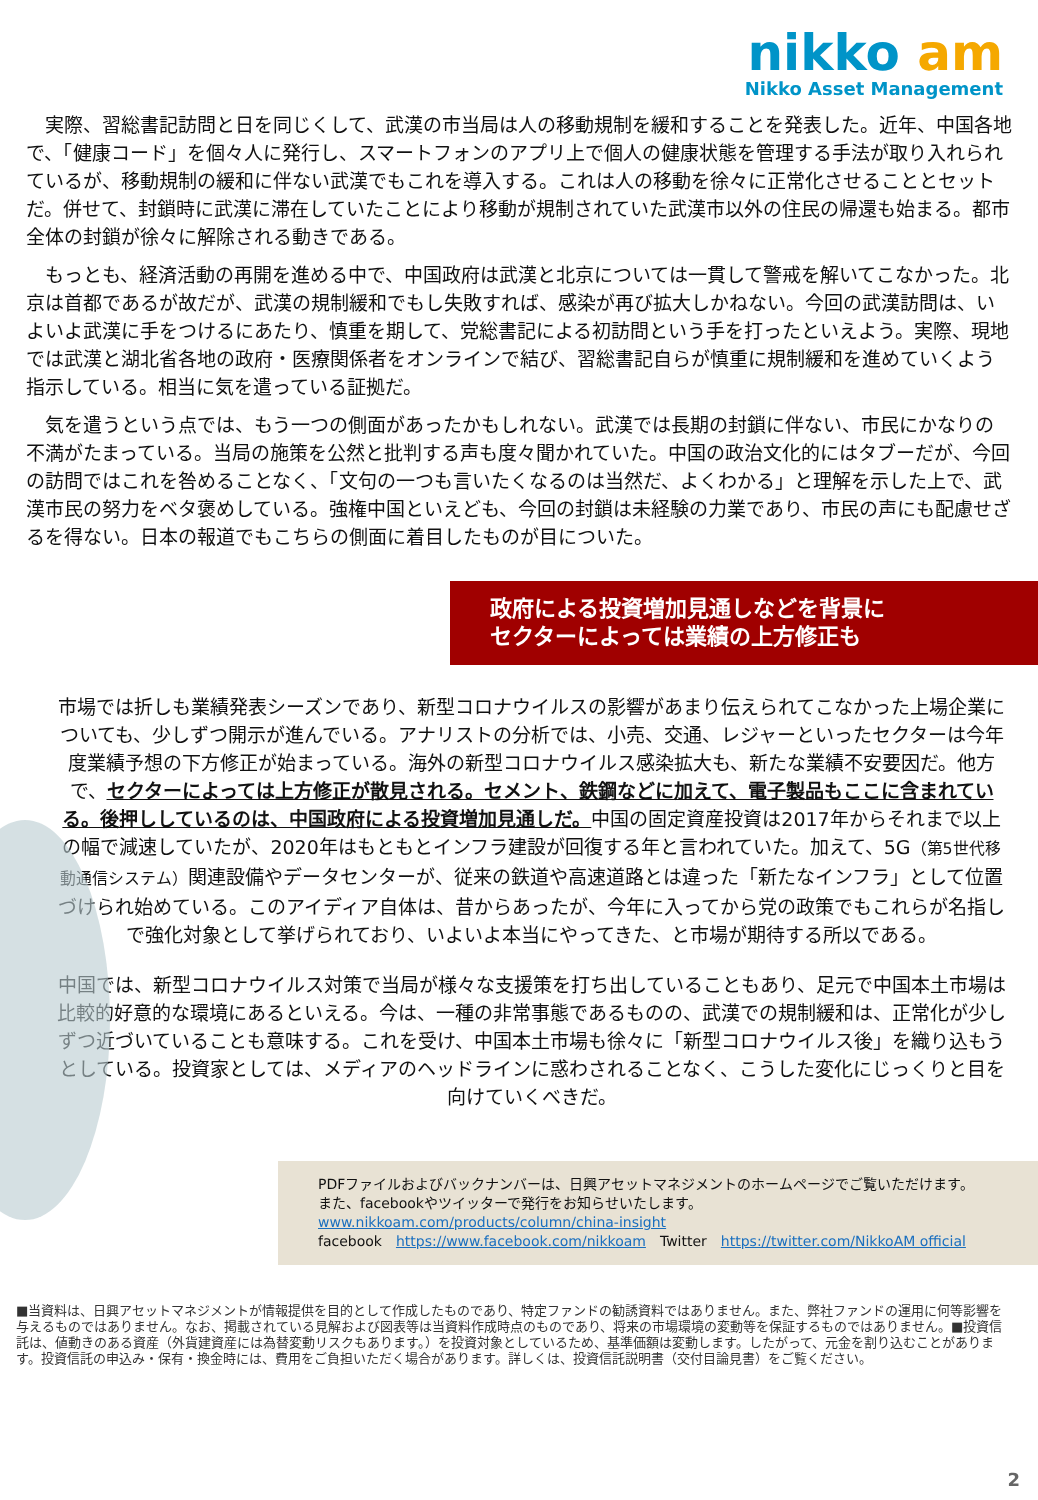nikko am
Nikko Asset Management
　実際、習総書記訪問と日を同じくして、武漢の市当局は人の移動規制を緩和することを発表した。近年、中国各地で、「健康コード」を個々人に発行し、スマートフォンのアプリ上で個人の健康状態を管理する手法が取り入れられているが、移動規制の緩和に伴ない武漢でもこれを導入する。これは人の移動を徐々に正常化させることとセットだ。併せて、封鎖時に武漢に滞在していたことにより移動が規制されていた武漢市以外の住民の帰還も始まる。都市全体の封鎖が徐々に解除される動きである。
　もっとも、経済活動の再開を進める中で、中国政府は武漢と北京については一貫して警戒を解いてこなかった。北京は首都であるが故だが、武漢の規制緩和でもし失敗すれば、感染が再び拡大しかねない。今回の武漢訪問は、いよいよ武漢に手をつけるにあたり、慎重を期して、党総書記による初訪問という手を打ったといえよう。実際、現地では武漢と湖北省各地の政府・医療関係者をオンラインで結び、習総書記自らが慎重に規制緩和を進めていくよう指示している。相当に気を遣っている証拠だ。
　気を遣うという点では、もう一つの側面があったかもしれない。武漢では長期の封鎖に伴ない、市民にかなりの不満がたまっている。当局の施策を公然と批判する声も度々聞かれていた。中国の政治文化的にはタブーだが、今回の訪問ではこれを咎めることなく、「文句の一つも言いたくなるのは当然だ、よくわかる」と理解を示した上で、武漢市民の努力をベタ褒めしている。強権中国といえども、今回の封鎖は未経験の力業であり、市民の声にも配慮せざるを得ない。日本の報道でもこちらの側面に着目したものが目についた。
政府による投資増加見通しなどを背景に
セクターによっては業績の上方修正も
市場では折しも業績発表シーズンであり、新型コロナウイルスの影響があまり伝えられてこなかった上場企業についても、少しずつ開示が進んでいる。アナリストの分析では、小売、交通、レジャーといったセクターは今年度業績予想の下方修正が始まっている。海外の新型コロナウイルス感染拡大も、新たな業績不安要因だ。他方で、セクターによっては上方修正が散見される。セメント、鉄鋼などに加えて、電子製品もここに含まれている。後押ししているのは、中国政府による投資増加見通しだ。中国の固定資産投資は2017年からそれまで以上の幅で減速していたが、2020年はもともとインフラ建設が回復する年と言われていた。加えて、5G（第5世代移動通信システム）関連設備やデータセンターが、従来の鉄道や高速道路とは違った「新たなインフラ」として位置づけられ始めている。このアイディア自体は、昔からあったが、今年に入ってから党の政策でもこれらが名指しで強化対象として挙げられており、いよいよ本当にやってきた、と市場が期待する所以である。
中国では、新型コロナウイルス対策で当局が様々な支援策を打ち出していることもあり、足元で中国本土市場は比較的好意的な環境にあるといえる。今は、一種の非常事態であるものの、武漢での規制緩和は、正常化が少しずつ近づいていることも意味する。これを受け、中国本土市場も徐々に「新型コロナウイルス後」を織り込もうとしている。投資家としては、メディアのヘッドラインに惑わされることなく、こうした変化にじっくりと目を向けていくべきだ。
PDFファイルおよびバックナンバーは、日興アセットマネジメントのホームページでご覧いただけます。
また、facebookやツイッターで発行をお知らせいたします。
www.nikkoam.com/products/column/china-insight
facebook　https://www.facebook.com/nikkoam　Twitter　https://twitter.com/NikkoAM official
■当資料は、日興アセットマネジメントが情報提供を目的として作成したものであり、特定ファンドの勧誘資料ではありません。また、弊社ファンドの運用に何等影響を与えるものではありません。なお、掲載されている見解および図表等は当資料作成時点のものであり、将来の市場環境の変動等を保証するものではありません。■投資信託は、値動きのある資産（外貨建資産には為替変動リスクもあります。）を投資対象としているため、基準価額は変動します。したがって、元金を割り込むことがあります。投資信託の申込み・保有・換金時には、費用をご負担いただく場合があります。詳しくは、投資信託説明書（交付目論見書）をご覧ください。
2